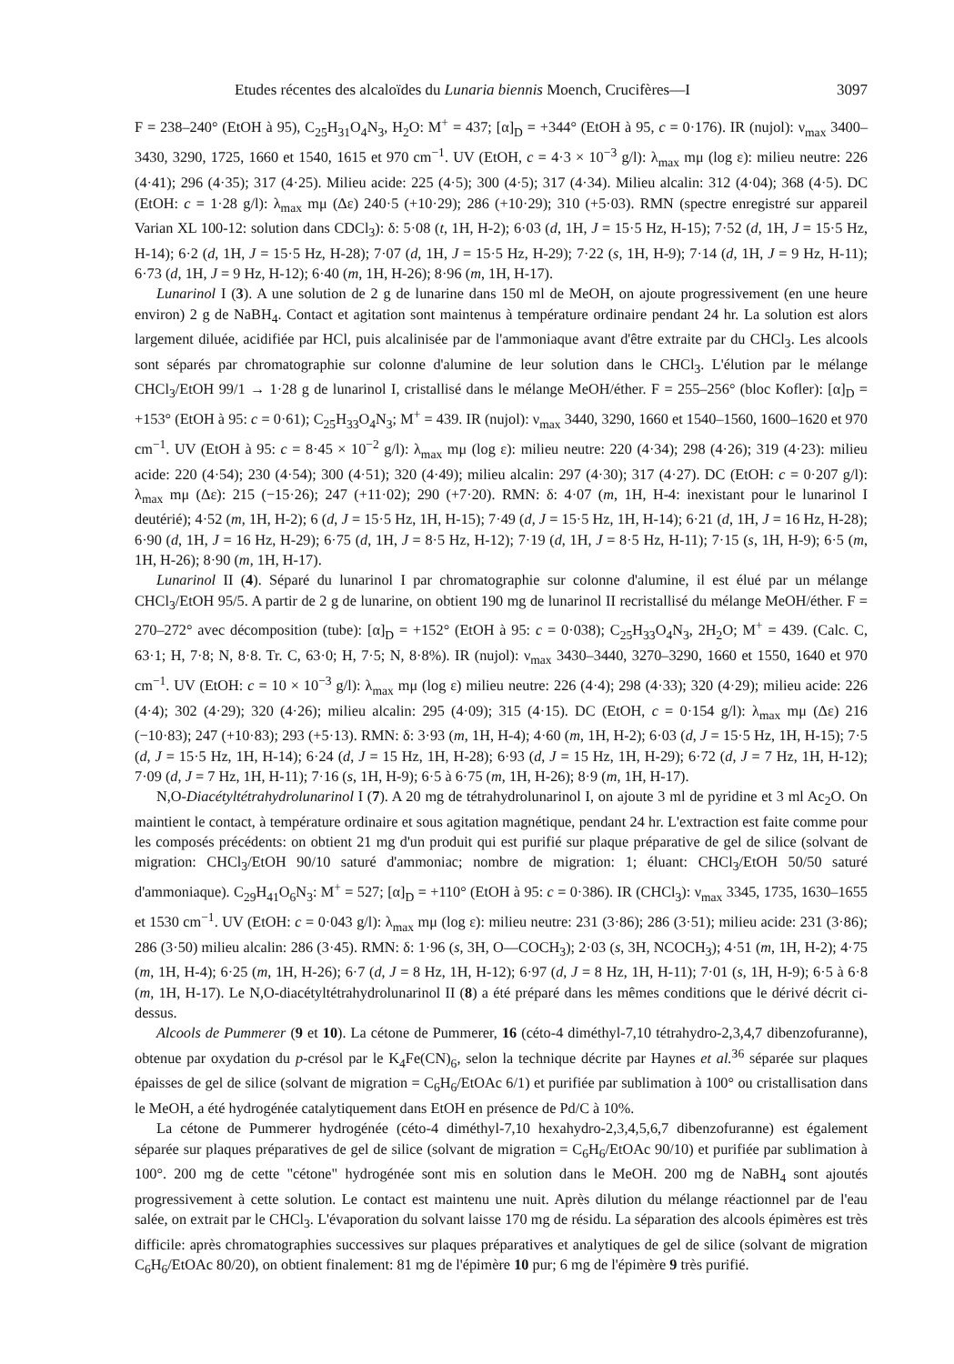Etudes récentes des alcaloïdes du Lunaria biennis Moench, Crucifères—I 3097
F = 238–240° (EtOH à 95), C<sub>25</sub>H<sub>31</sub>O<sub>4</sub>N<sub>3</sub>, H<sub>2</sub>O: M<sup>+</sup> = 437; [α]<sub>D</sub> = +344° (EtOH à 95, c = 0·176). IR (nujol): ν<sub>max</sub> 3400–3430, 3290, 1725, 1660 et 1540, 1615 et 970 cm<sup>−1</sup>. UV (EtOH, c = 4·3 × 10<sup>−3</sup> g/l): λ<sub>max</sub> mμ (log ε): milieu neutre: 226 (4·41); 296 (4·35); 317 (4·25). Milieu acide: 225 (4·5); 300 (4·5); 317 (4·34). Milieu alcalin: 312 (4·04); 368 (4·5). DC (EtOH: c = 1·28 g/l): λ<sub>max</sub> mμ (Δε) 240·5 (+10·29); 286 (+10·29); 310 (+5·03). RMN (spectre enregistré sur appareil Varian XL 100-12: solution dans CDCl<sub>3</sub>): δ: 5·08 (t, 1H, H-2); 6·03 (d, 1H, J = 15·5 Hz, H-15); 7·52 (d, 1H, J = 15·5 Hz, H-14); 6·2 (d, 1H, J = 15·5 Hz, H-28); 7·07 (d, 1H, J = 15·5 Hz, H-29); 7·22 (s, 1H, H-9); 7·14 (d, 1H, J = 9 Hz, H-11); 6·73 (d, 1H, J = 9 Hz, H-12); 6·40 (m, 1H, H-26); 8·96 (m, 1H, H-17).
Lunarinol I (3). A une solution de 2 g de lunarine dans 150 ml de MeOH, on ajoute progressivement (en une heure environ) 2 g de NaBH<sub>4</sub>. Contact et agitation sont maintenus à température ordinaire pendant 24 hr. La solution est alors largement diluée, acidifiée par HCl, puis alcalinisée par de l'ammoniaque avant d'être extraite par du CHCl<sub>3</sub>. Les alcools sont séparés par chromatographie sur colonne d'alumine de leur solution dans le CHCl<sub>3</sub>. L'élution par le mélange CHCl<sub>3</sub>/EtOH 99/1 → 1·28 g de lunarinol I, cristallisé dans le mélange MeOH/éther. F = 255–256° (bloc Kofler): [α]<sub>D</sub> = +153° (EtOH à 95: c = 0·61); C<sub>25</sub>H<sub>33</sub>O<sub>4</sub>N<sub>3</sub>; M<sup>+</sup> = 439. IR (nujol): ν<sub>max</sub> 3440, 3290, 1660 et 1540–1560, 1600–1620 et 970 cm<sup>−1</sup>. UV (EtOH à 95: c = 8·45 × 10<sup>−2</sup> g/l): λ<sub>max</sub> mμ (log ε): milieu neutre: 220 (4·34); 298 (4·26); 319 (4·23): milieu acide: 220 (4·54); 230 (4·54); 300 (4·51); 320 (4·49); milieu alcalin: 297 (4·30); 317 (4·27). DC (EtOH: c = 0·207 g/l): λ<sub>max</sub> mμ (Δε): 215 (−15·26); 247 (+11·02); 290 (+7·20). RMN: δ: 4·07 (m, 1H, H-4: inexistant pour le lunarinol I deutérié); 4·52 (m, 1H, H-2); 6 (d, J = 15·5 Hz, 1H, H-15); 7·49 (d, J = 15·5 Hz, 1H, H-14); 6·21 (d, 1H, J = 16 Hz, H-28); 6·90 (d, 1H, J = 16 Hz, H-29); 6·75 (d, 1H, J = 8·5 Hz, H-12); 7·19 (d, 1H, J = 8·5 Hz, H-11); 7·15 (s, 1H, H-9); 6·5 (m, 1H, H-26); 8·90 (m, 1H, H-17).
Lunarinol II (4). Séparé du lunarinol I par chromatographie sur colonne d'alumine, il est élué par un mélange CHCl<sub>3</sub>/EtOH 95/5. A partir de 2 g de lunarine, on obtient 190 mg de lunarinol II recristallisé du mélange MeOH/éther. F = 270–272° avec décomposition (tube): [α]<sub>D</sub> = +152° (EtOH à 95: c = 0·038); C<sub>25</sub>H<sub>33</sub>O<sub>4</sub>N<sub>3</sub>, 2H<sub>2</sub>O; M<sup>+</sup> = 439. (Calc. C, 63·1; H, 7·8; N, 8·8. Tr. C, 63·0; H, 7·5; N, 8·8%). IR (nujol): ν<sub>max</sub> 3430–3440, 3270–3290, 1660 et 1550, 1640 et 970 cm<sup>−1</sup>. UV (EtOH: c = 10 × 10<sup>−3</sup> g/l): λ<sub>max</sub> mμ (log ε) milieu neutre: 226 (4·4); 298 (4·33); 320 (4·29); milieu acide: 226 (4·4); 302 (4·29); 320 (4·26); milieu alcalin: 295 (4·09); 315 (4·15). DC (EtOH, c = 0·154 g/l): λ<sub>max</sub> mμ (Δε) 216 (−10·83); 247 (+10·83); 293 (+5·13). RMN: δ: 3·93 (m, 1H, H-4); 4·60 (m, 1H, H-2); 6·03 (d, J = 15·5 Hz, 1H, H-15); 7·5 (d, J = 15·5 Hz, 1H, H-14); 6·24 (d, J = 15 Hz, 1H, H-28); 6·93 (d, J = 15 Hz, 1H, H-29); 6·72 (d, J = 7 Hz, 1H, H-12); 7·09 (d, J = 7 Hz, 1H, H-11); 7·16 (s, 1H, H-9); 6·5 à 6·75 (m, 1H, H-26); 8·9 (m, 1H, H-17).
N,O-Diacétyltétrahydrolunarinol I (7). A 20 mg de tétrahydrolunarinol I, on ajoute 3 ml de pyridine et 3 ml Ac<sub>2</sub>O. On maintient le contact, à température ordinaire et sous agitation magnétique, pendant 24 hr. L'extraction est faite comme pour les composés précédents: on obtient 21 mg d'un produit qui est purifié sur plaque préparative de gel de silice (solvant de migration: CHCl<sub>3</sub>/EtOH 90/10 saturé d'ammoniac; nombre de migration: 1; éluant: CHCl<sub>3</sub>/EtOH 50/50 saturé d'ammoniaque). C<sub>29</sub>H<sub>41</sub>O<sub>6</sub>N<sub>3</sub>: M<sup>+</sup> = 527; [α]<sub>D</sub> = +110° (EtOH à 95: c = 0·386). IR (CHCl<sub>3</sub>): ν<sub>max</sub> 3345, 1735, 1630–1655 et 1530 cm<sup>−1</sup>. UV (EtOH: c = 0·043 g/l): λ<sub>max</sub> mμ (log ε): milieu neutre: 231 (3·86); 286 (3·51); milieu acide: 231 (3·86); 286 (3·50) milieu alcalin: 286 (3·45). RMN: δ: 1·96 (s, 3H, O—COCH<sub>3</sub>); 2·03 (s, 3H, NCOCH<sub>3</sub>); 4·51 (m, 1H, H-2); 4·75 (m, 1H, H-4); 6·25 (m, 1H, H-26); 6·7 (d, J = 8 Hz, 1H, H-12); 6·97 (d, J = 8 Hz, 1H, H-11); 7·01 (s, 1H, H-9); 6·5 à 6·8 (m, 1H, H-17). Le N,O-diacétyltétrahydrolunarinol II (8) a été préparé dans les mêmes conditions que le dérivé décrit ci-dessus.
Alcools de Pummerer (9 et 10). La cétone de Pummerer, 16 (céto-4 diméthyl-7,10 tétrahydro-2,3,4,7 dibenzofuranne), obtenue par oxydation du p-crésol par le K<sub>4</sub>Fe(CN)<sub>6</sub>, selon la technique décrite par Haynes et al.<sup>36</sup> séparée sur plaques épaisses de gel de silice (solvant de migration = C<sub>6</sub>H<sub>6</sub>/EtOAc 6/1) et purifiée par sublimation à 100° ou cristallisation dans le MeOH, a été hydrogénée catalytiquement dans EtOH en présence de Pd/C à 10%.
La cétone de Pummerer hydrogénée (céto-4 diméthyl-7,10 hexahydro-2,3,4,5,6,7 dibenzofuranne) est également séparée sur plaques préparatives de gel de silice (solvant de migration = C<sub>6</sub>H<sub>6</sub>/EtOAc 90/10) et purifiée par sublimation à 100°. 200 mg de cette "cétone" hydrogénée sont mis en solution dans le MeOH. 200 mg de NaBH<sub>4</sub> sont ajoutés progressivement à cette solution. Le contact est maintenu une nuit. Après dilution du mélange réactionnel par de l'eau salée, on extrait par le CHCl<sub>3</sub>. L'évaporation du solvant laisse 170 mg de résidu. La séparation des alcools épimères est très difficile: après chromatographies successives sur plaques préparatives et analytiques de gel de silice (solvant de migration C<sub>6</sub>H<sub>6</sub>/EtOAc 80/20), on obtient finalement: 81 mg de l'épimère 10 pur; 6 mg de l'épimère 9 très purifié.